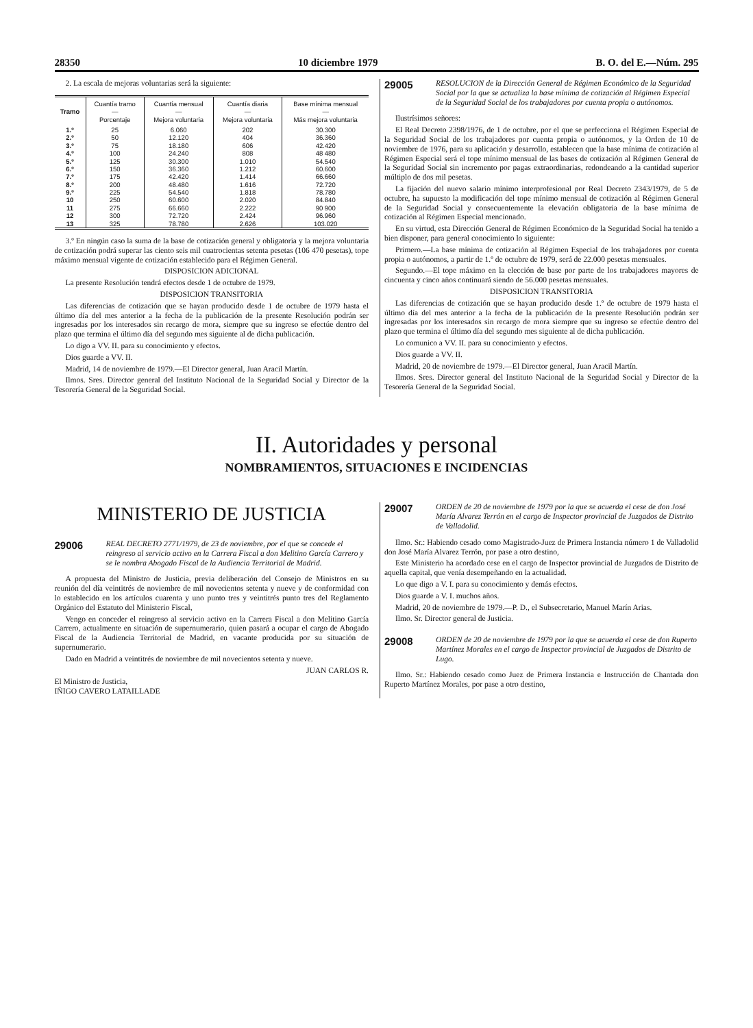28350 10 diciembre 1979 B. O. del E.—Núm. 295
2. La escala de mejoras voluntarias será la siguiente:
| Tramo | Cuantía tramo — Porcentaje | Cuantía mensual — Mejora voluntaria | Cuantía diaria — Mejora voluntaria | Base mínima mensual — Más mejora voluntaria |
| --- | --- | --- | --- | --- |
| 1.º | 25 | 6.060 | 202 | 30.300 |
| 2.º | 50 | 12.120 | 404 | 36.360 |
| 3.º | 75 | 18.180 | 606 | 42.420 |
| 4.º | 100 | 24.240 | 808 | 48 480 |
| 5.º | 125 | 30.300 | 1.010 | 54.540 |
| 6.º | 150 | 36.360 | 1.212 | 60.600 |
| 7.º | 175 | 42.420 | 1.414 | 66.660 |
| 8.º | 200 | 48.480 | 1.616 | 72.720 |
| 9.º | 225 | 54.540 | 1.818 | 78.780 |
| 10 | 250 | 60.600 | 2.020 | 84.840 |
| 11 | 275 | 66.660 | 2.222 | 90 900 |
| 12 | 300 | 72.720 | 2.424 | 96.960 |
| 13 | 325 | 78.780 | 2.626 | 103.020 |
3.º En ningún caso la suma de la base de cotización general y obligatoria y la mejora voluntaria de cotización podrá superar las ciento seis mil cuatrocientas setenta pesetas (106 470 pesetas), tope máximo mensual vigente de cotización establecido para el Régimen General.
DISPOSICION ADICIONAL
La presente Resolución tendrá efectos desde 1 de octubre de 1979.
DISPOSICION TRANSITORIA
Las diferencias de cotización que se hayan producido desde 1 de octubre de 1979 hasta el último día del mes anterior a la fecha de la publicación de la presente Resolución podrán ser ingresadas por los interesados sin recargo de mora, siempre que su ingreso se efectúe dentro del plazo que termina el último día del segundo mes siguiente al de dicha publicación.
Lo digo a VV. II. para su conocimiento y efectos.
Dios guarde a VV. II.
Madrid, 14 de noviembre de 1979.—El Director general, Juan Aracil Martín.
Ilmos. Sres. Director general del Instituto Nacional de la Seguridad Social y Director de la Tesorería General de la Seguridad Social.
29005
RESOLUCION de la Dirección General de Régimen Económico de la Seguridad Social por la que se actualiza la base mínima de cotización al Régimen Especial de la Seguridad Social de los trabajadores por cuenta propia o autónomos.
Ilustrísimos señores:
El Real Decreto 2398/1976, de 1 de octubre, por el que se perfecciona el Régimen Especial de la Seguridad Social de los trabajadores por cuenta propia o autónomos, y la Orden de 10 de noviembre de 1976, para su aplicación y desarrollo, establecen que la base mínima de cotización al Régimen Especial será el tope mínimo mensual de las bases de cotización al Régimen General de la Seguridad Social sin incremento por pagas extraordinarias, redondeando a la cantidad superior múltiplo de dos mil pesetas.
La fijación del nuevo salario mínimo interprofesional por Real Decreto 2343/1979, de 5 de octubre, ha supuesto la modificación del tope mínimo mensual de cotización al Régimen General de la Seguridad Social y consecuentemente la elevación obligatoria de la base mínima de cotización al Régimen Especial mencionado.
En su virtud, esta Dirección General de Régimen Económico de la Seguridad Social ha tenido a bien disponer, para general conocimiento lo siguiente:
Primero.—La base mínima de cotización al Régimen Especial de los trabajadores por cuenta propia o autónomos, a partir de 1.º de octubre de 1979, será de 22.000 pesetas mensuales.
Segundo.—El tope máximo en la elección de base por parte de los trabajadores mayores de cincuenta y cinco años continuará siendo de 56.000 pesetas mensuales.
DISPOSICION TRANSITORIA
Las diferencias de cotización que se hayan producido desde 1.º de octubre de 1979 hasta el último día del mes anterior a la fecha de la publicación de la presente Resolución podrán ser ingresadas por los interesados sin recargo de mora siempre que su ingreso se efectúe dentro del plazo que termina el último día del segundo mes siguiente al de dicha publicación.
Lo comunico a VV. II. para su conocimiento y efectos.
Dios guarde a VV. II.
Madrid, 20 de noviembre de 1979.—El Director general, Juan Aracil Martín.
Ilmos. Sres. Director general del Instituto Nacional de la Seguridad Social y Director de la Tesorería General de la Seguridad Social.
II. Autoridades y personal
NOMBRAMIENTOS, SITUACIONES E INCIDENCIAS
MINISTERIO DE JUSTICIA
29006
REAL DECRETO 2771/1979, de 23 de noviembre, por el que se concede el reingreso al servicio activo en la Carrera Fiscal a don Melitino García Carrero y se le nombra Abogado Fiscal de la Audiencia Territorial de Madrid.
A propuesta del Ministro de Justicia, previa deliberación del Consejo de Ministros en su reunión del día veintitrés de noviembre de mil novecientos setenta y nueve y de conformidad con lo establecido en los artículos cuarenta y uno punto tres y veintitrés punto tres del Reglamento Orgánico del Estatuto del Ministerio Fiscal,
Vengo en conceder el reingreso al servicio activo en la Carrera Fiscal a don Melitino García Carrero, actualmente en situación de supernumerario, quien pasará a ocupar el cargo de Abogado Fiscal de la Audiencia Territorial de Madrid, en vacante producida por su situación de supernumerario.
Dado en Madrid a veintitrés de noviembre de mil novecientos setenta y nueve.
JUAN CARLOS R.
El Ministro de Justicia,
IÑIGO CAVERO LATAILLADE
29007
ORDEN de 20 de noviembre de 1979 por la que se acuerda el cese de don José María Alvarez Terrón en el cargo de Inspector provincial de Juzgados de Distrito de Valladolid.
Ilmo. Sr.: Habiendo cesado como Magistrado-Juez de Primera Instancia número 1 de Valladolid don José María Alvarez Terrón, por pase a otro destino,
Este Ministerio ha acordado cese en el cargo de Inspector provincial de Juzgados de Distrito de aquella capital, que venía desempeñando en la actualidad.
Lo que digo a V. I. para su conocimiento y demás efectos.
Dios guarde a V. I. muchos años.
Madrid, 20 de noviembre de 1979.—P. D., el Subsecretario, Manuel Marín Arias.
Ilmo. Sr. Director general de Justicia.
29008
ORDEN de 20 de noviembre de 1979 por la que se acuerda el cese de don Ruperto Martínez Morales en el cargo de Inspector provincial de Juzgados de Distrito de Lugo.
Ilmo. Sr.: Habiendo cesado como Juez de Primera Instancia e Instrucción de Chantada don Ruperto Martínez Morales, por pase a otro destino,